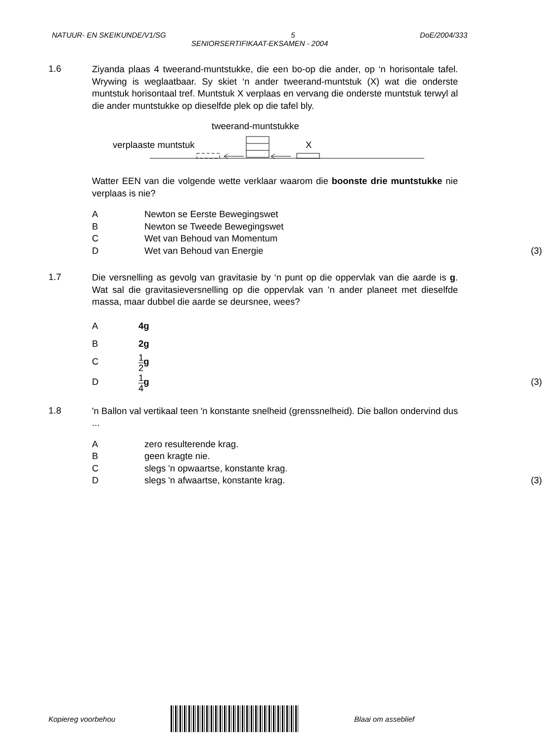NATUUR- EN SKEIKUNDE/V1/SG 5 DoE/2004/333
SENIORSERTIFIKAAT-EKSAMEN - 2004
1.6
Ziyanda plaas 4 tweerand-muntstukke, die een bo-op die ander, op ‘n horisontale tafel. Wrywing is weglaatbaar. Sy skiet ‘n ander tweerand-muntstuk (X) wat die onderste muntstuk horisontaal tref. Muntstuk X verplaas en vervang die onderste muntstuk terwyl al die ander muntstukke op dieselfde plek op die tafel bly.
tweerand-muntstukke
verplaaste muntstuk X
Watter EEN van die volgende wette verklaar waarom die boonste drie muntstukke nie verplaas is nie?
A Newton se Eerste Bewegingswet
B Newton se Tweede Bewegingswet
C Wet van Behoud van Momentum
D Wet van Behoud van Energie (3)
1.7
Die versnelling as gevolg van gravitasie by ‘n punt op die oppervlak van die aarde is g. Wat sal die gravitasieversnelling op die oppervlak van ’n ander planeet met dieselfde massa, maar dubbel die aarde se deursnee, wees?
A 4g
B 2g
C 1 2 g
D 1 4 g (3)
1.8
'n Ballon val vertikaal teen 'n konstante snelheid (grenssnelheid). Die ballon ondervind dus ...
Azero resulterende krag.
Bgeen kragte nie.
Cslegs 'n opwaartse, konstante krag.
Dslegs 'n afwaartse, konstante krag. (3)
Kopiereg voorbehou Blaai om asseblief